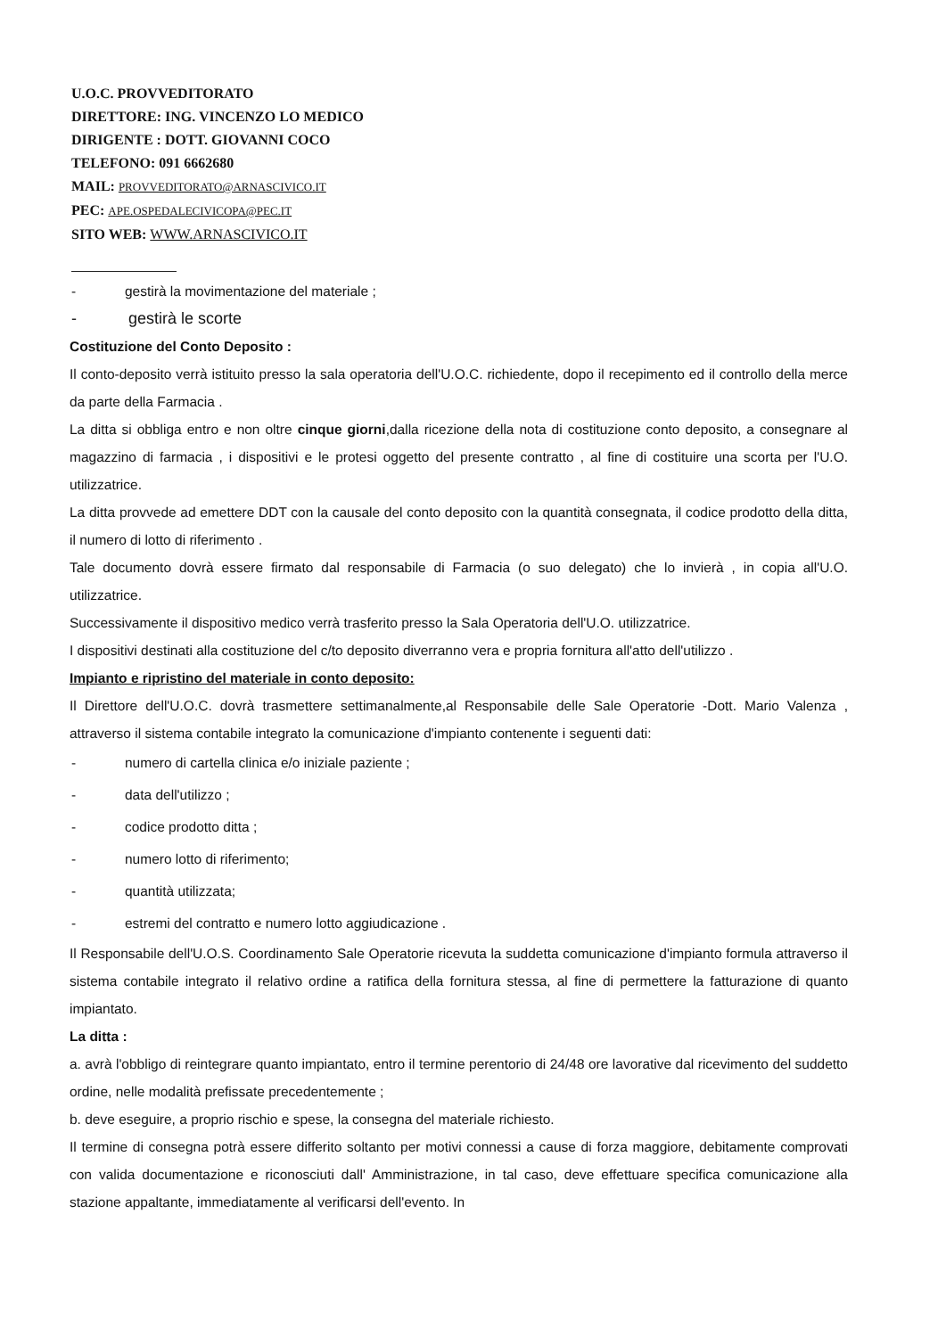U.O.C. PROVVEDITORATO
DIRETTORE: ING. VINCENZO LO MEDICO
DIRIGENTE : DOTT. GIOVANNI COCO
TELEFONO: 091 6662680
MAIL: PROVVEDITORATO@ARNASCIVICO.IT
PEC: APE.OSPEDALECIVICOPA@PEC.IT
SITO WEB: WWW.ARNASCIVICO.IT
- gestirà la movimentazione del materiale ;
- gestirà le scorte
Costituzione del Conto Deposito :
Il conto-deposito verrà istituito presso la sala operatoria dell'U.O.C. richiedente, dopo il recepimento ed il controllo della merce da parte della Farmacia .
La ditta si obbliga entro e non oltre cinque giorni,dalla ricezione della nota di costituzione conto deposito, a consegnare al magazzino di farmacia , i dispositivi e le protesi oggetto del presente contratto , al fine di costituire una scorta per l'U.O. utilizzatrice.
La ditta provvede ad emettere DDT con la causale del conto deposito con la quantità consegnata, il codice prodotto della ditta, il numero di lotto di riferimento .
Tale documento dovrà essere firmato dal responsabile di Farmacia (o suo delegato) che lo invierà , in copia all'U.O. utilizzatrice.
Successivamente il dispositivo medico verrà trasferito presso la Sala Operatoria dell'U.O. utilizzatrice.
I dispositivi destinati alla costituzione del c/to deposito diverranno vera e propria fornitura all'atto dell'utilizzo .
Impianto e ripristino del materiale in conto deposito:
Il Direttore dell'U.O.C. dovrà trasmettere settimanalmente,al Responsabile delle Sale Operatorie -Dott. Mario Valenza , attraverso il sistema contabile integrato la comunicazione d'impianto contenente i seguenti dati:
- numero di cartella clinica e/o iniziale paziente ;
- data dell'utilizzo ;
- codice prodotto ditta ;
- numero lotto di riferimento;
- quantità utilizzata;
- estremi del contratto e numero lotto aggiudicazione .
Il Responsabile dell'U.O.S. Coordinamento Sale Operatorie ricevuta la suddetta comunicazione d'impianto formula attraverso il sistema contabile integrato il relativo ordine a ratifica della fornitura stessa, al fine di permettere la fatturazione di quanto impiantato.
La ditta :
a. avrà l'obbligo di reintegrare quanto impiantato, entro il termine perentorio di 24/48 ore lavorative dal ricevimento del suddetto ordine, nelle modalità prefissate precedentemente ;
b. deve eseguire, a proprio rischio e spese, la consegna del materiale richiesto.
Il termine di consegna potrà essere differito soltanto per motivi connessi a cause di forza maggiore, debitamente comprovati con valida documentazione e riconosciuti dall' Amministrazione, in tal caso, deve effettuare specifica comunicazione alla stazione appaltante, immediatamente al verificarsi dell'evento. In